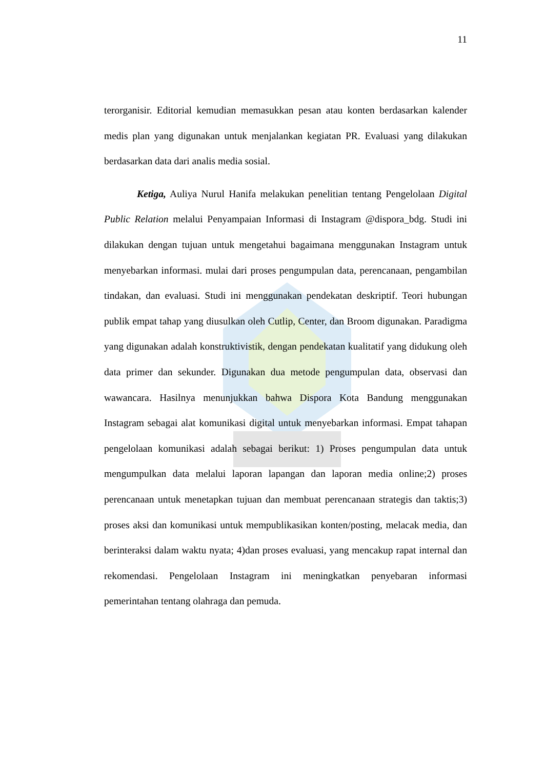11
terorganisir. Editorial kemudian memasukkan pesan atau konten berdasarkan kalender medis plan yang digunakan untuk menjalankan kegiatan PR. Evaluasi yang dilakukan berdasarkan data dari analis media sosial.
Ketiga, Auliya Nurul Hanifa melakukan penelitian tentang Pengelolaan Digital Public Relation melalui Penyampaian Informasi di Instagram @dispora_bdg. Studi ini dilakukan dengan tujuan untuk mengetahui bagaimana menggunakan Instagram untuk menyebarkan informasi. mulai dari proses pengumpulan data, perencanaan, pengambilan tindakan, dan evaluasi. Studi ini menggunakan pendekatan deskriptif. Teori hubungan publik empat tahap yang diusulkan oleh Cutlip, Center, dan Broom digunakan. Paradigma yang digunakan adalah konstruktivistik, dengan pendekatan kualitatif yang didukung oleh data primer dan sekunder. Digunakan dua metode pengumpulan data, observasi dan wawancara. Hasilnya menunjukkan bahwa Dispora Kota Bandung menggunakan Instagram sebagai alat komunikasi digital untuk menyebarkan informasi. Empat tahapan pengelolaan komunikasi adalah sebagai berikut: 1) Proses pengumpulan data untuk mengumpulkan data melalui laporan lapangan dan laporan media online;2) proses perencanaan untuk menetapkan tujuan dan membuat perencanaan strategis dan taktis;3) proses aksi dan komunikasi untuk mempublikasikan konten/posting, melacak media, dan berinteraksi dalam waktu nyata; 4)dan proses evaluasi, yang mencakup rapat internal dan rekomendasi. Pengelolaan Instagram ini meningkatkan penyebaran informasi pemerintahan tentang olahraga dan pemuda.